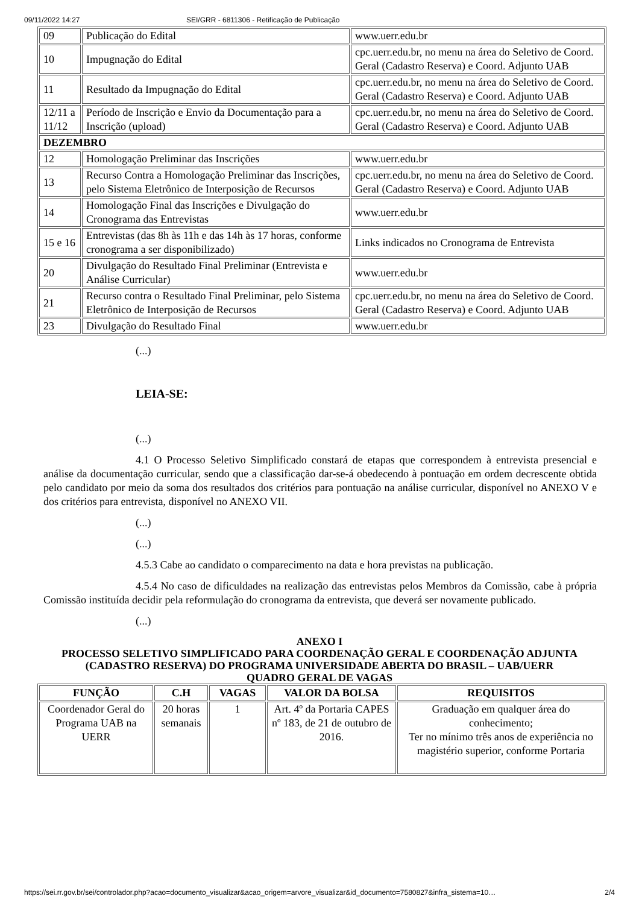09/11/2022 14:27 SEI/GRR - 6811306 - Retificação de Publicação
| 09 | Publicação do Edital | www.uerr.edu.br |
| 10 | Impugnação do Edital | cpc.uerr.edu.br, no menu na área do Seletivo de Coord. Geral (Cadastro Reserva) e Coord. Adjunto UAB |
| 11 | Resultado da Impugnação do Edital | cpc.uerr.edu.br, no menu na área do Seletivo de Coord. Geral (Cadastro Reserva) e Coord. Adjunto UAB |
| 12/11 a 11/12 | Período de Inscrição e Envio da Documentação para a Inscrição (upload) | cpc.uerr.edu.br, no menu na área do Seletivo de Coord. Geral (Cadastro Reserva) e Coord. Adjunto UAB |
| DEZEMBRO | | |
| 12 | Homologação Preliminar das Inscrições | www.uerr.edu.br |
| 13 | Recurso Contra a Homologação Preliminar das Inscrições, pelo Sistema Eletrônico de Interposição de Recursos | cpc.uerr.edu.br, no menu na área do Seletivo de Coord. Geral (Cadastro Reserva) e Coord. Adjunto UAB |
| 14 | Homologação Final das Inscrições e Divulgação do Cronograma das Entrevistas | www.uerr.edu.br |
| 15 e 16 | Entrevistas (das 8h às 11h e das 14h às 17 horas, conforme cronograma a ser disponibilizado) | Links indicados no Cronograma de Entrevista |
| 20 | Divulgação do Resultado Final Preliminar (Entrevista e Análise Curricular) | www.uerr.edu.br |
| 21 | Recurso contra o Resultado Final Preliminar, pelo Sistema Eletrônico de Interposição de Recursos | cpc.uerr.edu.br, no menu na área do Seletivo de Coord. Geral (Cadastro Reserva) e Coord. Adjunto UAB |
| 23 | Divulgação do Resultado Final | www.uerr.edu.br |
(...)
LEIA-SE:
(...)
4.1 O Processo Seletivo Simplificado constará de etapas que correspondem à entrevista presencial e análise da documentação curricular, sendo que a classificação dar-se-á obedecendo à pontuação em ordem decrescente obtida pelo candidato por meio da soma dos resultados dos critérios para pontuação na análise curricular, disponível no ANEXO V e dos critérios para entrevista, disponível no ANEXO VII.
(...)
(...)
4.5.3 Cabe ao candidato o comparecimento na data e hora previstas na publicação.
4.5.4 No caso de dificuldades na realização das entrevistas pelos Membros da Comissão, cabe à própria Comissão instituída decidir pela reformulação do cronograma da entrevista, que deverá ser novamente publicado.
(...)
ANEXO I
PROCESSO SELETIVO SIMPLIFICADO PARA COORDENAÇÃO GERAL E COORDENAÇÃO ADJUNTA (CADASTRO RESERVA) DO PROGRAMA UNIVERSIDADE ABERTA DO BRASIL – UAB/UERR
QUADRO GERAL DE VAGAS
| FUNÇÃO | C.H | VAGAS | VALOR DA BOLSA | REQUISITOS |
| --- | --- | --- | --- | --- |
| Coordenador Geral do Programa UAB na UERR | 20 horas semanais | 1 | Art. 4º da Portaria CAPES nº 183, de 21 de outubro de 2016. | Graduação em qualquer área do conhecimento; Ter no mínimo três anos de experiência no magistério superior, conforme Portaria |
https://sei.rr.gov.br/sei/controlador.php?acao=documento_visualizar&acao_origem=arvore_visualizar&id_documento=7580827&infra_sistema=10… 2/4